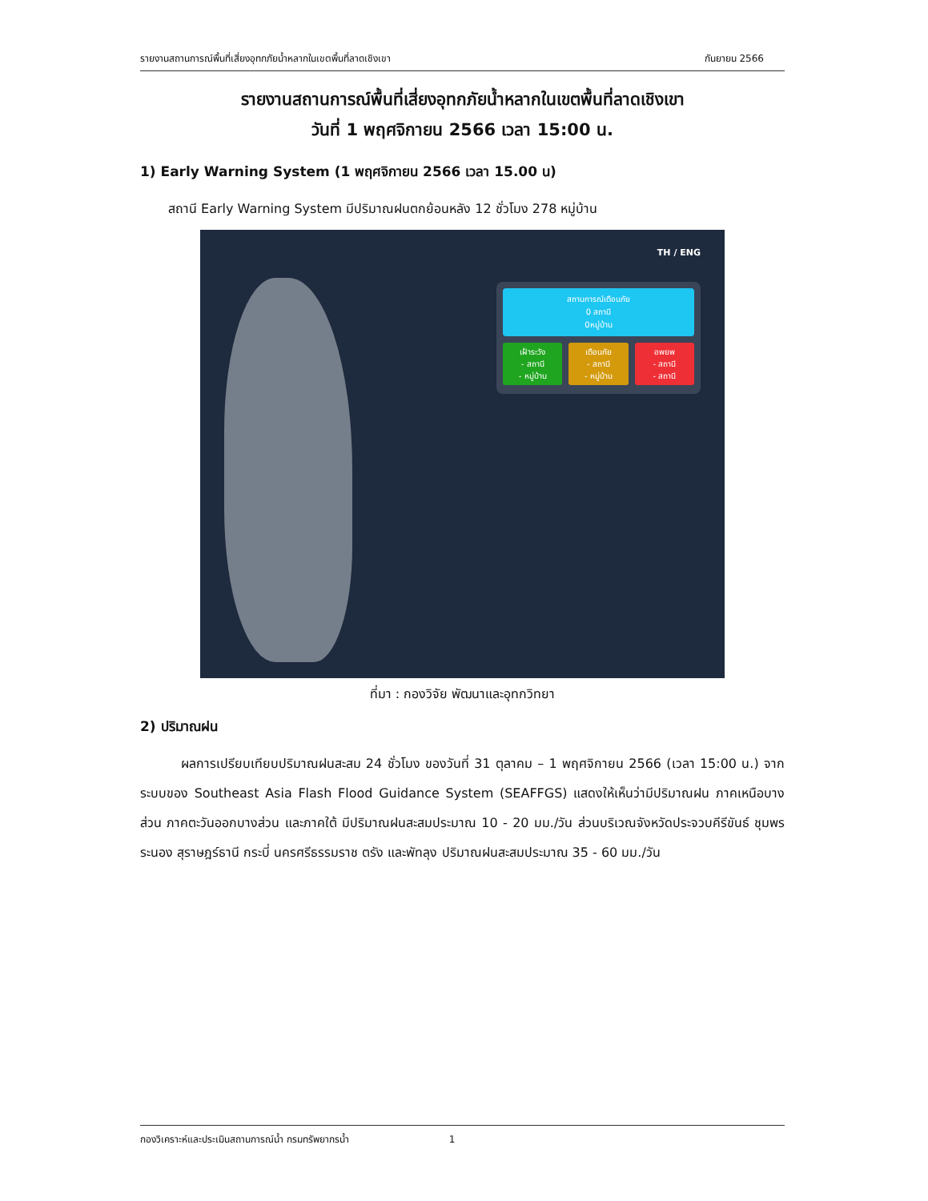รายงานสถานการณ์พื้นที่เสี่ยงอุทกภัยน้ำหลากในเขตพื้นที่ลาดเชิงเขา กันยายน 2566
รายงานสถานการณ์พื้นที่เสี่ยงอุทกภัยน้ำหลากในเขตพื้นที่ลาดเชิงเขา
วันที่ 1 พฤศจิกายน 2566 เวลา 15:00 น.
1) Early Warning System (1 พฤศจิกายน 2566 เวลา 15.00 น)
สถานี Early Warning System มีปริมาณฝนตกย้อนหลัง 12 ชั่วโมง 278 หมู่บ้าน
TH / ENG
สถานการณ์เตือนภัย
0 สถานี
0หมู่บ้าน
เฝ้าระวัง
- สถานี
- หมู่บ้าน
เตือนภัย
- สถานี
- หมู่บ้าน
อพยพ
- สถานี
- สถานี
ที่มา : กองวิจัย พัฒนาและอุทกวิทยา
2) ปริมาณฝน
ผลการเปรียบเทียบปริมาณฝนสะสม 24 ชั่วโมง ของวันที่ 31 ตุลาคม – 1 พฤศจิกายน 2566 (เวลา 15:00 น.) จากระบบของ Southeast Asia Flash Flood Guidance System (SEAFFGS) แสดงให้เห็นว่ามีปริมาณฝน ภาคเหนือบางส่วน ภาคตะวันออกบางส่วน และภาคใต้ มีปริมาณฝนสะสมประมาณ 10 - 20 มม./วัน ส่วนบริเวณจังหวัดประจวบคีรีขันธ์ ชุมพร ระนอง สุราษฎร์ธานี กระบี่ นครศรีธรรมราช ตรัง และพัทลุง ปริมาณฝนสะสมประมาณ 35 - 60 มม./วัน
กองวิเคราะห์และประเมินสถานการณ์น้ำ กรมทรัพยากรน้ำ 1